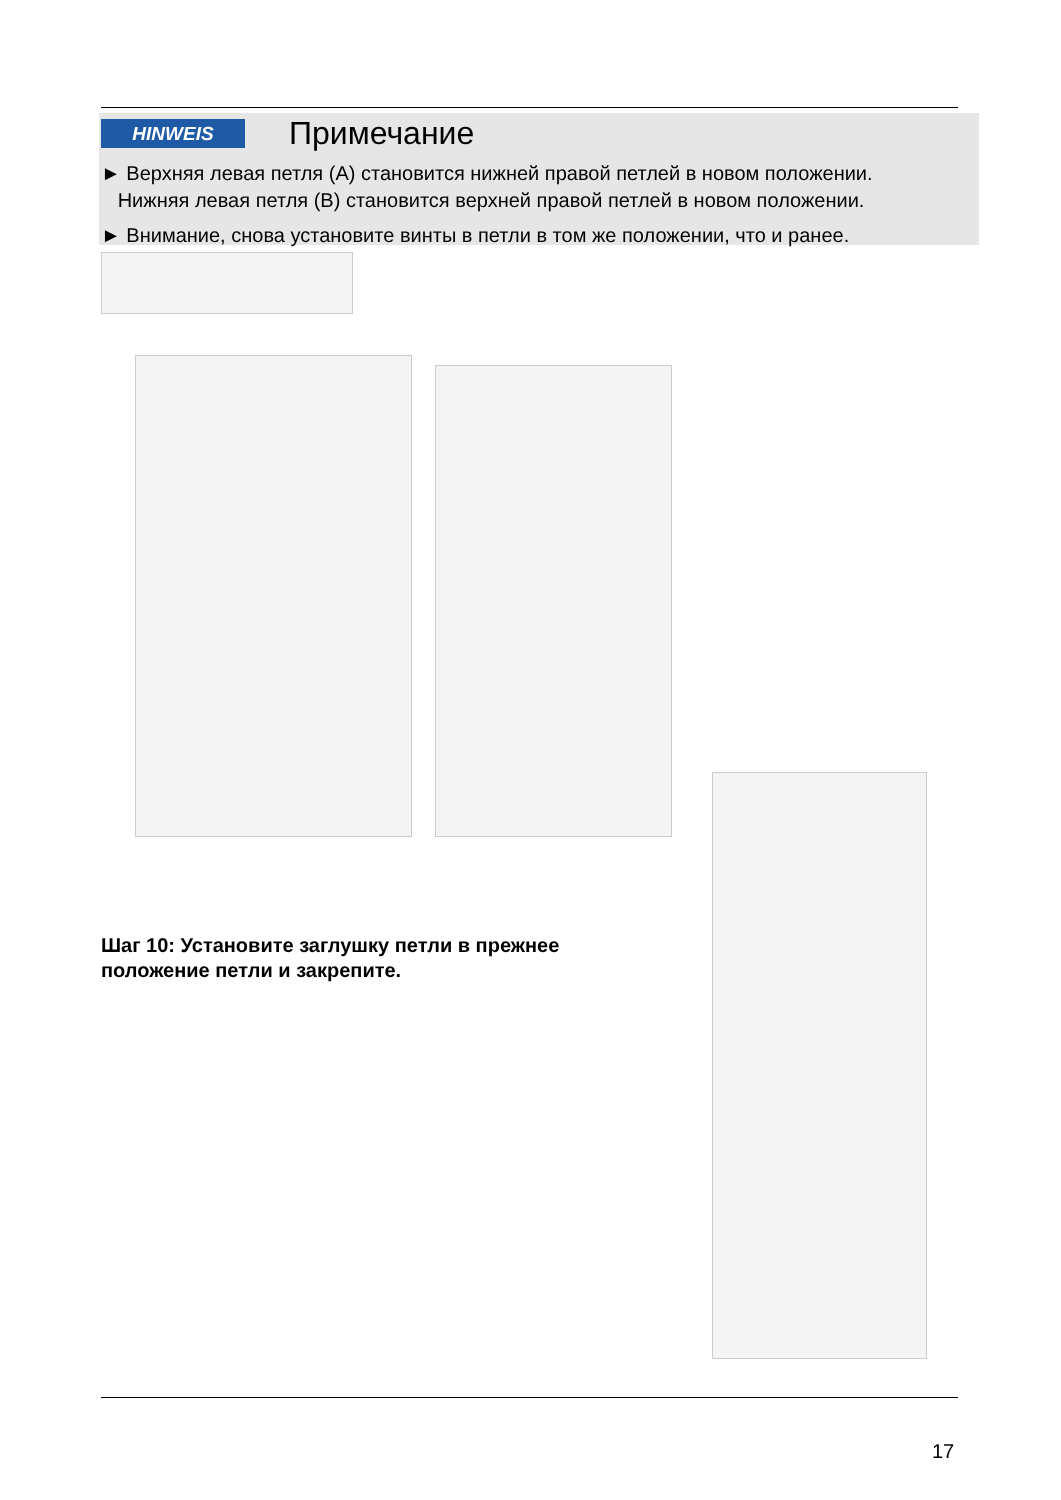HINWEIS Примечание
► Верхняя левая петля (A) становится нижней правой петлей в новом положении.
Нижняя левая петля (B) становится верхней правой петлей в новом положении.
► Внимание, снова установите винты в петли в том же положении, что и ранее.
Шаг 10: Установите заглушку петли в прежнее
положение петли и закрепите.
17